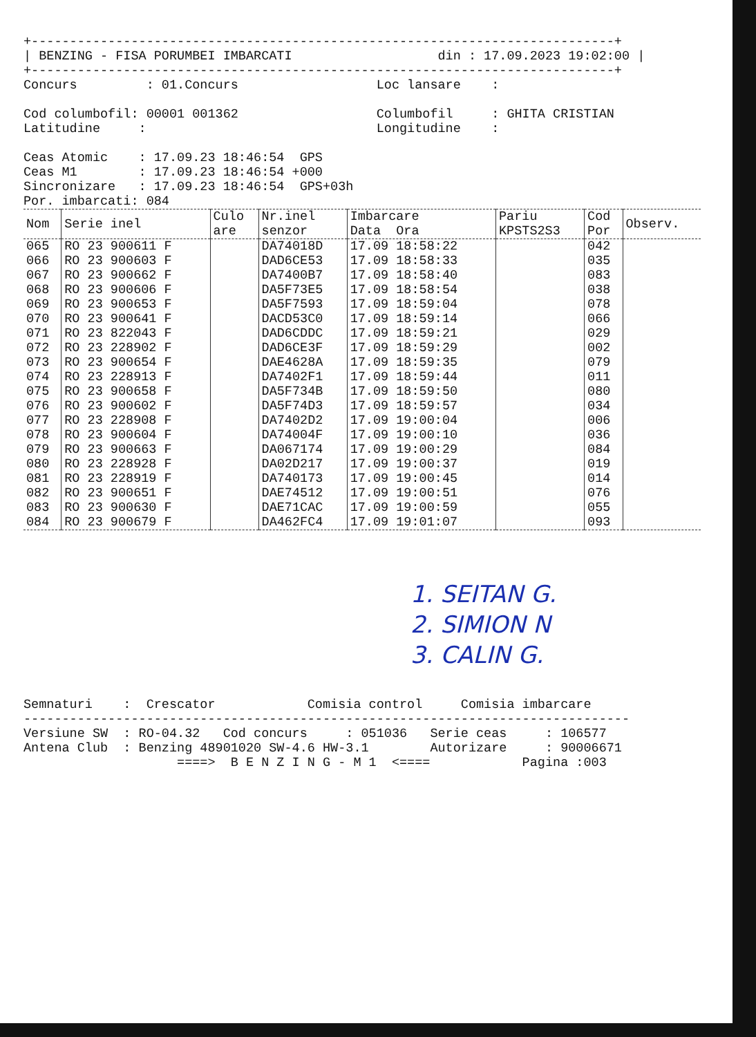+----------------------------------------------------------------------------+
| BENZING - FISA PORUMBEI IMBARCATI                   din : 17.09.2023 19:02:00 |
+----------------------------------------------------------------------------+
Concurs         : 01.Concurs                  Loc lansare    :

Cod columbofil: 00001 001362                  Columbofil     : GHITA CRISTIAN
Latitudine     :                              Longitudine    :

Ceas Atomic    : 17.09.23 18:46:54  GPS
Ceas M1        : 17.09.23 18:46:54 +000
Sincronizare   : 17.09.23 18:46:54  GPS+03h
Por. imbarcati: 084
| Nom | Serie inel | Culo are | Nr.inel senzor | Imbarcare Data Ora | Pariu KPSTS2S3 | Cod Por | Observ. |
| --- | --- | --- | --- | --- | --- | --- | --- |
| 065 | RO 23 900611 F | | DA74018D | 17.09 18:58:22 | | 042 | |
| 066 | RO 23 900603 F | | DAD6CE53 | 17.09 18:58:33 | | 035 | |
| 067 | RO 23 900662 F | | DA7400B7 | 17.09 18:58:40 | | 083 | |
| 068 | RO 23 900606 F | | DA5F73E5 | 17.09 18:58:54 | | 038 | |
| 069 | RO 23 900653 F | | DA5F7593 | 17.09 18:59:04 | | 078 | |
| 070 | RO 23 900641 F | | DACD53C0 | 17.09 18:59:14 | | 066 | |
| 071 | RO 23 822043 F | | DAD6CDDC | 17.09 18:59:21 | | 029 | |
| 072 | RO 23 228902 F | | DAD6CE3F | 17.09 18:59:29 | | 002 | |
| 073 | RO 23 900654 F | | DAE4628A | 17.09 18:59:35 | | 079 | |
| 074 | RO 23 228913 F | | DA7402F1 | 17.09 18:59:44 | | 011 | |
| 075 | RO 23 900658 F | | DA5F734B | 17.09 18:59:50 | | 080 | |
| 076 | RO 23 900602 F | | DA5F74D3 | 17.09 18:59:57 | | 034 | |
| 077 | RO 23 228908 F | | DA7402D2 | 17.09 19:00:04 | | 006 | |
| 078 | RO 23 900604 F | | DA74004F | 17.09 19:00:10 | | 036 | |
| 079 | RO 23 900663 F | | DA067174 | 17.09 19:00:29 | | 084 | |
| 080 | RO 23 228928 F | | DA02D217 | 17.09 19:00:37 | | 019 | |
| 081 | RO 23 228919 F | | DA740173 | 17.09 19:00:45 | | 014 | |
| 082 | RO 23 900651 F | | DAE74512 | 17.09 19:00:51 | | 076 | |
| 083 | RO 23 900630 F | | DAE71CAC | 17.09 19:00:59 | | 055 | |
| 084 | RO 23 900679 F | | DA462FC4 | 17.09 19:01:07 | | 093 | |
1. SEITAN G.
2. SIMION N
3. CALIN G.
Semnaturi    :  Crescator            Comisia control     Comisia imbarcare
-------------------------------------------------------------------------------
Versiune SW  : RO-04.32   Cod concurs     : 051036   Serie ceas     : 106577
Antena Club  : Benzing 48901020 SW-4.6 HW-3.1        Autorizare     : 90006671
                    ====>  B E N Z I N G - M 1  <====            Pagina :003